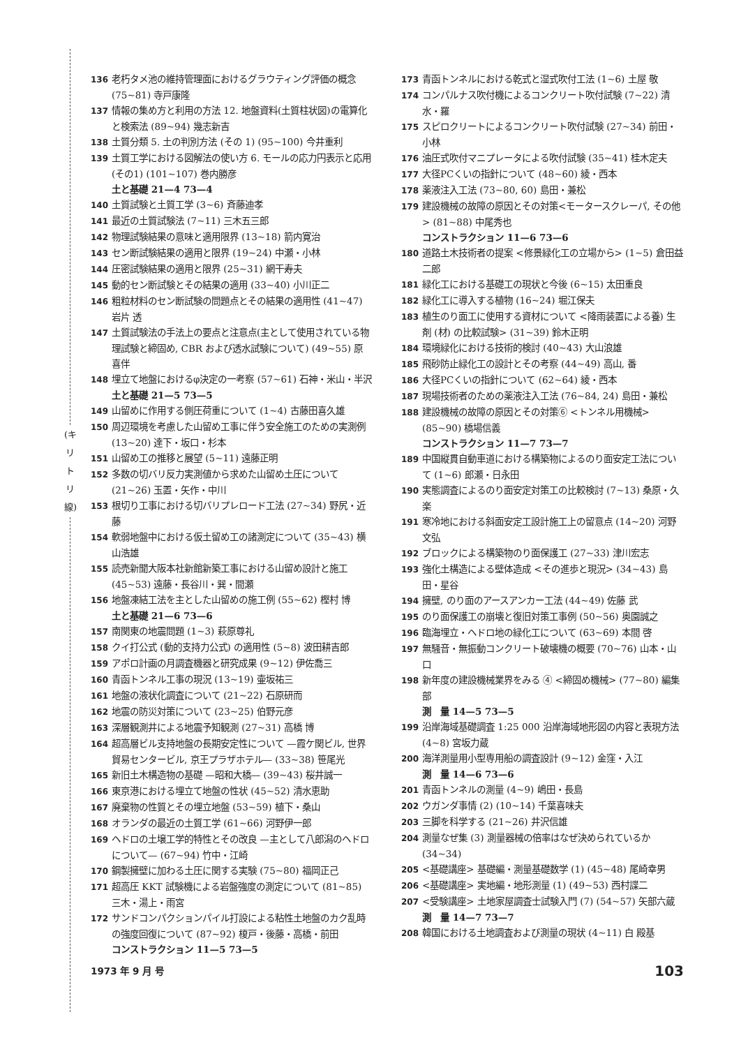(キリトリ線)
136 老朽タメ池の維持管理面におけるグラウティング評価の概念 (75~81) 寺戸康隆
137 情報の集め方と利用の方法 12. 地盤資料(土質柱状図)の電算化と検索法 (89~94) 幾志新吉
138 土質分類 5. 土の判別方法 (その 1) (95~100) 今井重利
139 土質工学における図解法の使い方 6. モールの応力円表示と応用 (その1) (101~107) 巻内勝彦
土と基礎 21—4 73—4
140 土質試験と土質工学 (3~6) 斉藤迪孝
141 最近の土質試験法 (7~11) 三木五三郎
142 物理試験結果の意味と適用限界 (13~18) 箭内寛治
143 セン断試験結果の適用と限界 (19~24) 中瀬・小林
144 圧密試験結果の適用と限界 (25~31) 網干寿夫
145 動的セン断試験とその結果の適用 (33~40) 小川正二
146 粗粒材料のセン断試験の問題点とその結果の適用性 (41~47) 岩片 透
147 土質試験法の手法上の要点と注意点(主として使用されている物理試験と締固め, CBR および透水試験について) (49~55) 原 喜伴
148 埋立て地盤におけるφ決定の一考察 (57~61) 石神・米山・半沢
土と基礎 21—5 73—5
149 山留めに作用する側圧荷重について (1~4) 古藤田喜久雄
150 周辺環境を考慮した山留め工事に伴う安全施工のための実測例 (13~20) 達下・坂口・杉本
151 山留め工の推移と展望 (5~11) 遠藤正明
152 多数の切バリ反力実測値から求めた山留め土圧について (21~26) 玉置・矢作・中川
153 根切り工事における切バリプレロード工法 (27~34) 野尻・近藤
154 軟弱地盤中における仮土留め工の諸測定について (35~43) 横山浩雄
155 読売新聞大阪本社新館新築工事における山留め設計と施工 (45~53) 遠藤・長谷川・巽・間瀬
156 地盤凍結工法を主とした山留めの施工例 (55~62) 樫村 博
土と基礎 21—6 73—6
157 南関東の地震問題 (1~3) 萩原尊礼
158 クイ打公式 (動的支持力公式) の適用性 (5~8) 波田耕吉郎
159 アポロ計画の月調査機器と研究成果 (9~12) 伊佐喬三
160 青函トンネル工事の現況 (13~19) 壷坂祐三
161 地盤の液状化調査について (21~22) 石原研而
162 地震の防災対策について (23~25) 伯野元彦
163 深層観測井による地震予知観測 (27~31) 高橋 博
164 超高層ビル支持地盤の長期安定性について —霞ケ関ビル, 世界貿易センタービル, 京王プラザホテル— (33~38) 笹尾光
165 新旧土木構造物の基礎 —昭和大橋— (39~43) 桜井誠一
166 東京港における埋立て地盤の性状 (45~52) 清水恵助
167 廃棄物の性質とその埋立地盤 (53~59) 植下・桑山
168 オランダの最近の土質工学 (61~66) 河野伊一郎
169 ヘドロの土壌工学的特性とその改良 —主として八郎潟のヘドロについて— (67~94) 竹中・江崎
170 鋼製擁壁に加わる土圧に関する実験 (75~80) 福岡正己
171 超高圧 KKT 試験機による岩盤強度の測定について (81~85) 三木・湯上・雨宮
172 サンドコンパクションパイル打設による粘性土地盤のカク乱時の強度回復について (87~92) 榎戸・後藤・高橋・前田
コンストラクション 11—5 73—5
173 青函トンネルにおける乾式と湿式吹付工法 (1~6) 土屋 敬
174 コンパルナス吹付機によるコンクリート吹付試験 (7~22) 清水・羅
175 スピロクリートによるコンクリート吹付試験 (27~34) 前田・小林
176 油圧式吹付マニプレータによる吹付試験 (35~41) 桂木定夫
177 大径PCくいの指針について (48~60) 綾・西本
178 薬液注入工法 (73~80, 60) 島田・兼松
179 建設機械の故障の原因とその対策<モータースクレーパ, その他> (81~88) 中尾秀也
コンストラクション 11—6 73—6
180 道路土木技術者の提案 <修景緑化工の立場から> (1~5) 倉田益二郎
181 緑化工における基礎工の現状と今後 (6~15) 太田重良
182 緑化工に導入する植物 (16~24) 堀江保夫
183 植生のり面工に使用する資材について <降雨装置による養) 生剤 (材) の比較試験> (31~39) 鈴木正明
184 環境緑化における技術的検討 (40~43) 大山浪雄
185 飛砂防止緑化工の設計とその考察 (44~49) 高山, 番
186 大径PCくいの指針について (62~64) 綾・西本
187 現場技術者のための薬液注入工法 (76~84, 24) 島田・兼松
188 建設機械の故障の原因とその対策⑥ <トンネル用機械> (85~90) 橋場信義
コンストラクション 11—7 73—7
189 中国縦貫自動車道における構築物によるのり面安定工法について (1~6) 郎瀬・日永田
190 実態調査によるのり面安定対策工の比較検討 (7~13) 桑原・久楽
191 寒冷地における斜面安定工設計施工上の留意点 (14~20) 河野文弘
192 ブロックによる構築物のり面保護工 (27~33) 津川宏志
193 強化土構造による壁体造成 <その進歩と現況> (34~43) 島田・星谷
194 擁壁, のり面のアースアンカー工法 (44~49) 佐藤 武
195 のり面保護工の崩壊と復旧対策工事例 (50~56) 奥園誠之
196 臨海埋立・ヘドロ地の緑化工について (63~69) 本間 啓
197 無騒音・無振動コンクリート破壊機の概要 (70~76) 山本・山口
198 新年度の建設機械業界をみる ④ <締固め機械> (77~80) 編集部
測　量 14—5 73—5
199 沿岸海域基礎調査 1:25 000 沿岸海域地形図の内容と表現方法 (4~8) 宮坂力蔵
200 海洋測量用小型専用船の調査設計 (9~12) 金窪・入江
測　量 14—6 73—6
201 青函トンネルの測量 (4~9) 嶋田・長島
202 ウガンダ事情 (2) (10~14) 千葉喜味夫
203 三脚を科学する (21~26) 井沢信雄
204 測量なぜ集 (3) 測量器械の倍率はなぜ決められているか (34~34)
205 <基礎講座> 基礎編・測量基礎数学 (1) (45~48) 尾崎幸男
206 <基礎講座> 実地編・地形測量 (1) (49~53) 西村諜二
207 <受験講座> 土地家屋調査士試験入門 (7) (54~57) 矢部六蔵
測　量 14—7 73—7
208 韓国における土地調査および測量の現状 (4~11) 白 殿基
1973 年 9 月 号 103